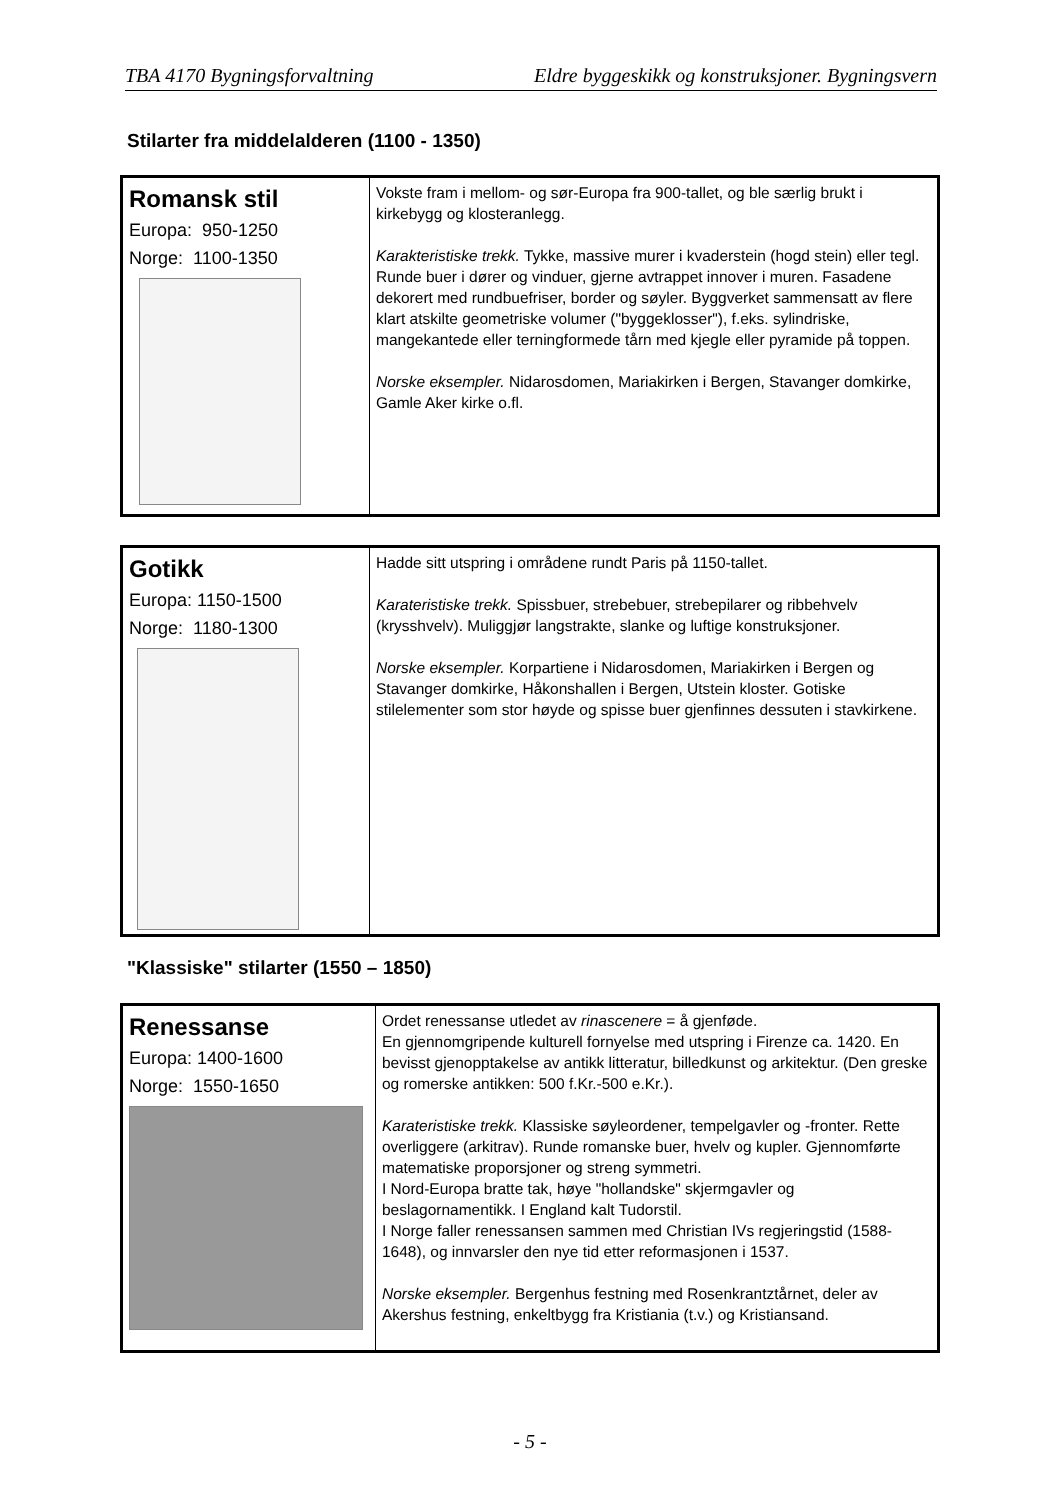TBA 4170 Bygningsforvaltning Eldre byggeskikk og konstruksjoner. Bygningsvern
Stilarter fra middelalderen (1100 - 1350)
| Romansk stil Europa: 950-1250 Norge: 1100-1350 | Vokste fram i mellom- og sør-Europa fra 900-tallet, og ble særlig brukt i kirkebygg og klosteranlegg. Karakteristiske trekk. Tykke, massive murer i kvaderstein (hogd stein) eller tegl. Runde buer i dører og vinduer, gjerne avtrappet innover i muren. Fasadene dekorert med rundbuefriser, border og søyler. Byggverket sammensatt av flere klart atskilte geometriske volumer ("byggeklosser"), f.eks. sylindriske, mangekantede eller terningformede tårn med kjegle eller pyramide på toppen. Norske eksempler. Nidarosdomen, Mariakirken i Bergen, Stavanger domkirke, Gamle Aker kirke o.fl. |
| Gotikk Europa: 1150-1500 Norge: 1180-1300 | Hadde sitt utspring i områdene rundt Paris på 1150-tallet. Karateristiske trekk. Spissbuer, strebebuer, strebepilarer og ribbehvelv (krysshvelv). Muliggjør langstrakte, slanke og luftige konstruksjoner. Norske eksempler. Korpartiene i Nidarosdomen, Mariakirken i Bergen og Stavanger domkirke, Håkonshallen i Bergen, Utstein kloster. Gotiske stilelementer som stor høyde og spisse buer gjenfinnes dessuten i stavkirkene. |
"Klassiske" stilarter (1550 – 1850)
| Renessanse Europa: 1400-1600 Norge: 1550-1650 | Ordet renessanse utledet av rinascenere = å gjenføde. En gjennomgripende kulturell fornyelse med utspring i Firenze ca. 1420. En bevisst gjenopptakelse av antikk litteratur, billedkunst og arkitektur. (Den greske og romerske antikken: 500 f.Kr.-500 e.Kr.). Karateristiske trekk. Klassiske søyleordener, tempelgavler og -fronter. Rette overliggere (arkitrav). Runde romanske buer, hvelv og kupler. Gjennomførte matematiske proporsjoner og streng symmetri. I Nord-Europa bratte tak, høye "hollandske" skjermgavler og beslagornamentikk. I England kalt Tudorstil. I Norge faller renessansen sammen med Christian IVs regjeringstid (1588-1648), og innvarsler den nye tid etter reformasjonen i 1537. Norske eksempler. Bergenhus festning med Rosenkrantztårnet, deler av Akershus festning, enkeltbygg fra Kristiania (t.v.) og Kristiansand. |
- 5 -